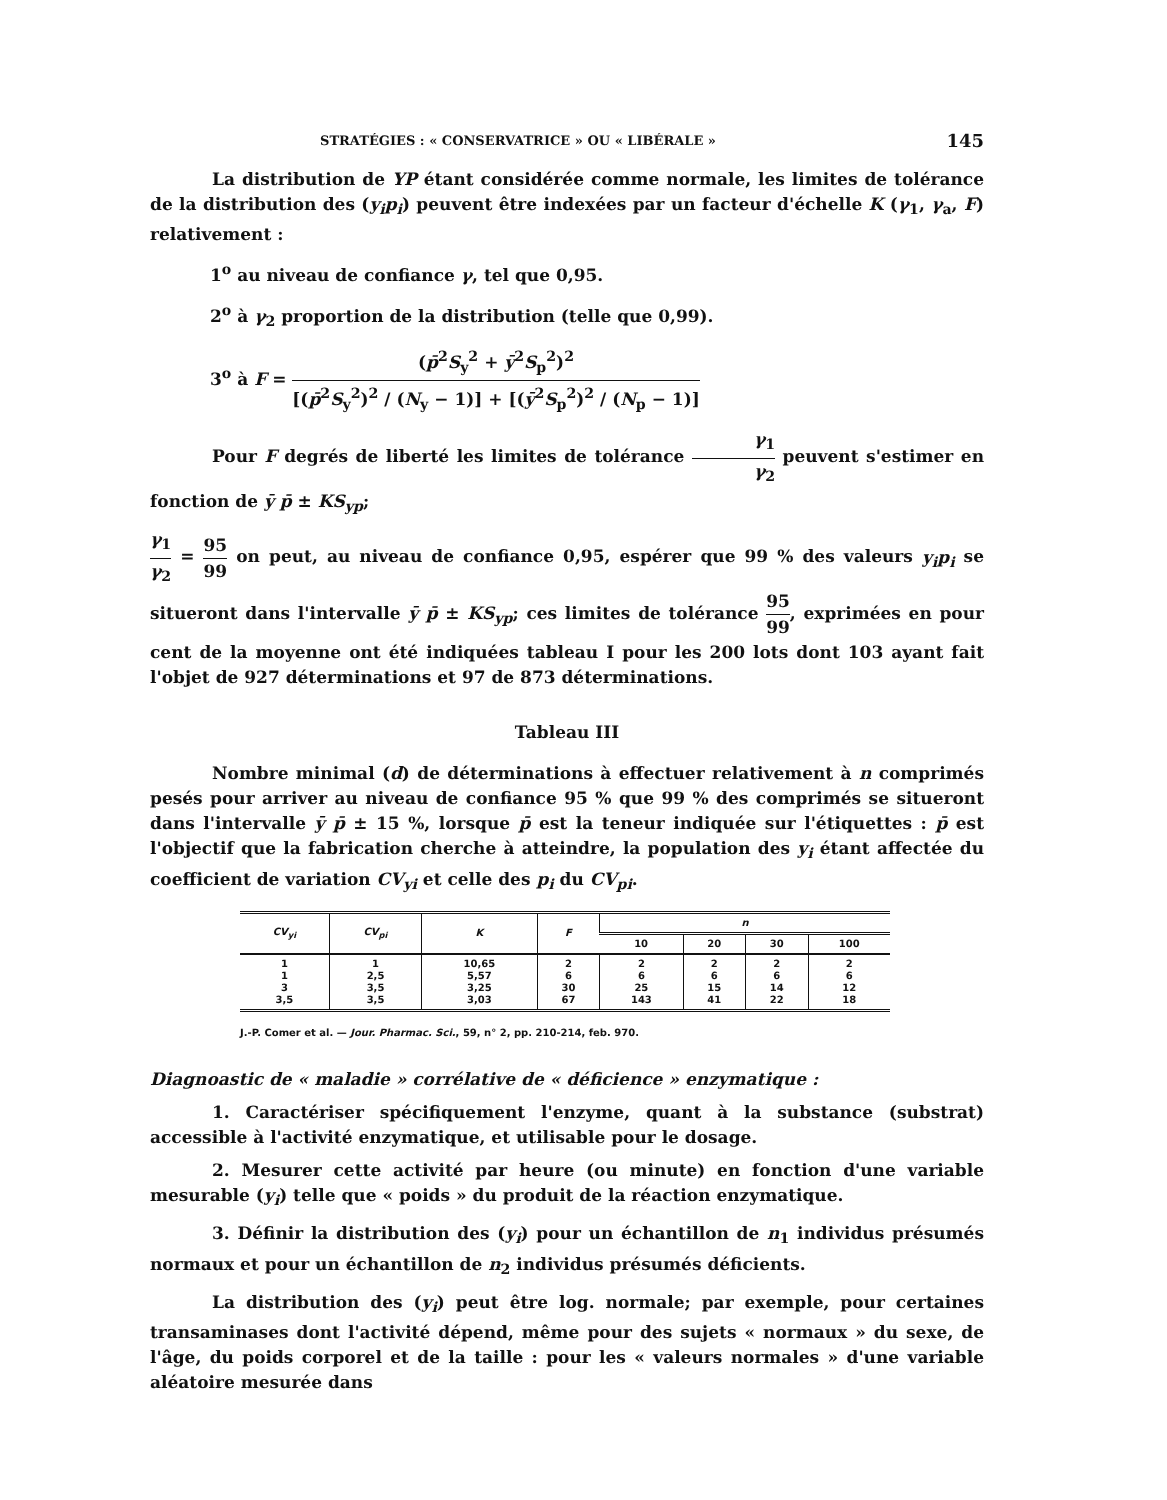STRATÉGIES : « CONSERVATRICE » OU « LIBÉRALE » 145
La distribution de YP étant considérée comme normale, les limites de tolérance de la distribution des (y<sub>i</sub>p<sub>i</sub>) peuvent être indexées par un facteur d'échelle K (γ<sub>1</sub>, γ<sub>a</sub>, F) relativement :
1<sup>o</sup> au niveau de confiance γ, tel que 0,95.
2<sup>o</sup> à γ<sub>2</sub> proportion de la distribution (telle que 0,99).
3<sup>o</sup> à F = (p̄<sup>2</sup>S<sub>y</sub><sup>2</sup> + ȳ<sup>2</sup>S<sub>p</sub><sup>2</sup>)<sup>2</sup> [(p̄<sup>2</sup>S<sub>y</sub><sup>2</sup>)<sup>2</sup> / (N<sub>y</sub> − 1)] + [(ȳ<sup>2</sup>S<sub>p</sub><sup>2</sup>)<sup>2</sup> / (N<sub>p</sub> − 1)]
Pour F degrés de liberté les limites de tolérance γ<sub>1</sub> γ<sub>2</sub> peuvent s'estimer en fonction de ȳ p̄ ± KS<sub>yp</sub>;
γ<sub>1</sub> γ<sub>2</sub> = 95 99 on peut, au niveau de confiance 0,95, espérer que 99 % des valeurs y<sub>i</sub>p<sub>i</sub> se situeront dans l'intervalle ȳ p̄ ± KS<sub>yp</sub>; ces limites de tolérance 95 99, exprimées en pour cent de la moyenne ont été indiquées tableau I pour les 200 lots dont 103 ayant fait l'objet de 927 déterminations et 97 de 873 déterminations.
Tableau III
Nombre minimal (d) de déterminations à effectuer relativement à n comprimés pesés pour arriver au niveau de confiance 95 % que 99 % des comprimés se situeront dans l'intervalle ȳ p̄ ± 15 %, lorsque p̄ est la teneur indiquée sur l'étiquettes : p̄ est l'objectif que la fabrication cherche à atteindre, la population des y<sub>i</sub> étant affectée du coefficient de variation CV<sub>yi</sub> et celle des p<sub>i</sub> du CV<sub>pi</sub>.
| CV<sub>yi</sub> | CV<sub>pi</sub> | K | F | n | | | |
| --- | --- | --- | --- | --- | --- | --- | --- |
| | | | | 10 | 20 | 30 | 100 |
| 1 1 3 3,5 | 1 2,5 3,5 3,5 | 10,65 5,57 3,25 3,03 | 2 6 30 67 | 2 6 25 143 | 2 6 15 41 | 2 6 14 22 | 2 6 12 18 |
J.-P. Comer et al. — Jour. Pharmac. Sci., 59, n° 2, pp. 210-214, feb. 970.
Diagnoastic de « maladie » corrélative de « déficience » enzymatique :
1. Caractériser spécifiquement l'enzyme, quant à la substance (substrat) accessible à l'activité enzymatique, et utilisable pour le dosage.
2. Mesurer cette activité par heure (ou minute) en fonction d'une variable mesurable (y<sub>i</sub>) telle que « poids » du produit de la réaction enzymatique.
3. Définir la distribution des (y<sub>i</sub>) pour un échantillon de n<sub>1</sub> individus présumés normaux et pour un échantillon de n<sub>2</sub> individus présumés déficients.
La distribution des (y<sub>i</sub>) peut être log. normale; par exemple, pour certaines transaminases dont l'activité dépend, même pour des sujets « normaux » du sexe, de l'âge, du poids corporel et de la taille : pour les « valeurs normales » d'une variable aléatoire mesurée dans